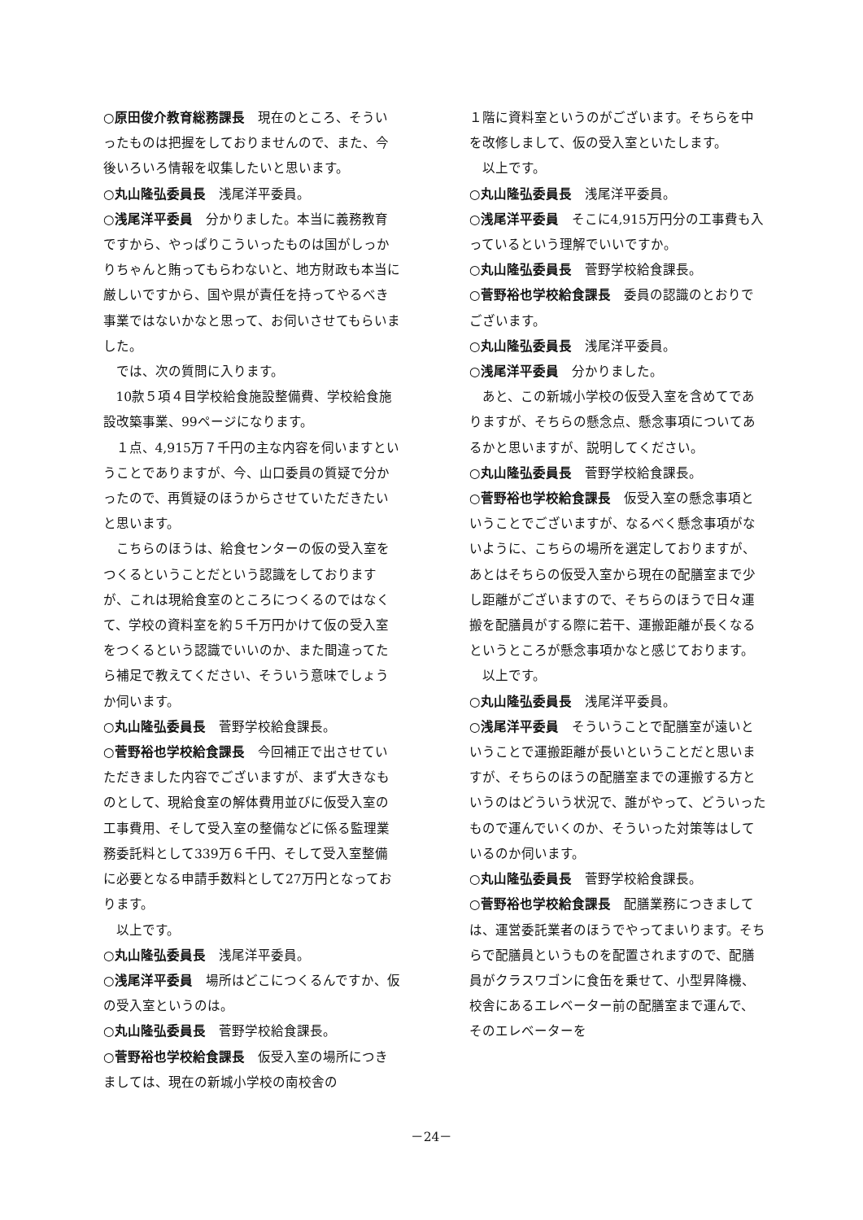○原田俊介教育総務課長　現在のところ、そういったものは把握をしておりませんので、また、今後いろいろ情報を収集したいと思います。
○丸山隆弘委員長　浅尾洋平委員。
○浅尾洋平委員　分かりました。本当に義務教育ですから、やっぱりこういったものは国がしっかりちゃんと賄ってもらわないと、地方財政も本当に厳しいですから、国や県が責任を持ってやるべき事業ではないかなと思って、お伺いさせてもらいました。
では、次の質問に入ります。
10款５項４目学校給食施設整備費、学校給食施設改築事業、99ページになります。
１点、4,915万７千円の主な内容を伺いますということでありますが、今、山口委員の質疑で分かったので、再質疑のほうからさせていただきたいと思います。
こちらのほうは、給食センターの仮の受入室をつくるということだという認識をしておりますが、これは現給食室のところにつくるのではなくて、学校の資料室を約５千万円かけて仮の受入室をつくるという認識でいいのか、また間違ってたら補足で教えてください、そういう意味でしょうか伺います。
○丸山隆弘委員長　菅野学校給食課長。
○菅野裕也学校給食課長　今回補正で出させていただきました内容でございますが、まず大きなものとして、現給食室の解体費用並びに仮受入室の工事費用、そして受入室の整備などに係る監理業務委託料として339万６千円、そして受入室整備に必要となる申請手数料として27万円となっております。
以上です。
○丸山隆弘委員長　浅尾洋平委員。
○浅尾洋平委員　場所はどこにつくるんですか、仮の受入室というのは。
○丸山隆弘委員長　菅野学校給食課長。
○菅野裕也学校給食課長　仮受入室の場所につきましては、現在の新城小学校の南校舎の
１階に資料室というのがございます。そちらを中を改修しまして、仮の受入室といたします。
以上です。
○丸山隆弘委員長　浅尾洋平委員。
○浅尾洋平委員　そこに4,915万円分の工事費も入っているという理解でいいですか。
○丸山隆弘委員長　菅野学校給食課長。
○菅野裕也学校給食課長　委員の認識のとおりでございます。
○丸山隆弘委員長　浅尾洋平委員。
○浅尾洋平委員　分かりました。
あと、この新城小学校の仮受入室を含めてでありますが、そちらの懸念点、懸念事項についてあるかと思いますが、説明してください。
○丸山隆弘委員長　菅野学校給食課長。
○菅野裕也学校給食課長　仮受入室の懸念事項ということでございますが、なるべく懸念事項がないように、こちらの場所を選定しておりますが、あとはそちらの仮受入室から現在の配膳室まで少し距離がございますので、そちらのほうで日々運搬を配膳員がする際に若干、運搬距離が長くなるというところが懸念事項かなと感じております。
以上です。
○丸山隆弘委員長　浅尾洋平委員。
○浅尾洋平委員　そういうことで配膳室が遠いということで運搬距離が長いということだと思いますが、そちらのほうの配膳室までの運搬する方というのはどういう状況で、誰がやって、どういったもので運んでいくのか、そういった対策等はしているのか伺います。
○丸山隆弘委員長　菅野学校給食課長。
○菅野裕也学校給食課長　配膳業務につきましては、運営委託業者のほうでやってまいります。そちらで配膳員というものを配置されますので、配膳員がクラスワゴンに食缶を乗せて、小型昇降機、校舎にあるエレベーター前の配膳室まで運んで、そのエレベーターを
－24－